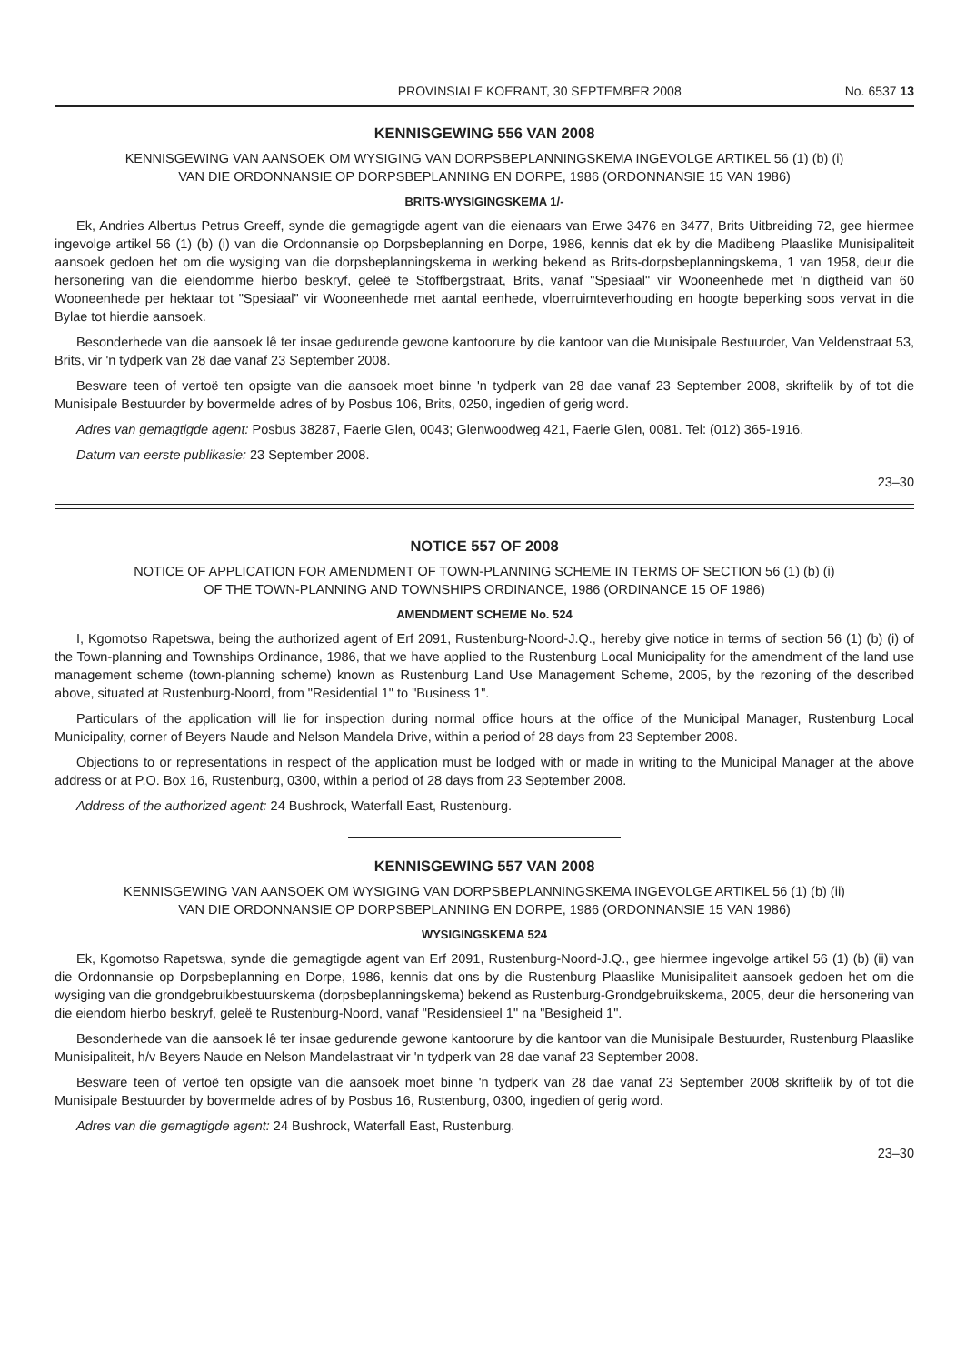PROVINSIALE KOERANT, 30 SEPTEMBER 2008 No. 6537 13
KENNISGEWING 556 VAN 2008
KENNISGEWING VAN AANSOEK OM WYSIGING VAN DORPSBEPLANNINGSKEMA INGEVOLGE ARTIKEL 56 (1) (b) (i)
VAN DIE ORDONNANSIE OP DORPSBEPLANNING EN DORPE, 1986 (ORDONNANSIE 15 VAN 1986)
BRITS-WYSIGINGSKEMA 1/-
Ek, Andries Albertus Petrus Greeff, synde die gemagtigde agent van die eienaars van Erwe 3476 en 3477, Brits Uitbreiding 72, gee hiermee ingevolge artikel 56 (1) (b) (i) van die Ordonnansie op Dorpsbeplanning en Dorpe, 1986, kennis dat ek by die Madibeng Plaaslike Munisipaliteit aansoek gedoen het om die wysiging van die dorpsbeplanningskema in werking bekend as Brits-dorpsbeplanningskema, 1 van 1958, deur die hersonering van die eiendomme hierbo beskryf, geleë te Stoffbergstraat, Brits, vanaf "Spesiaal" vir Wooneenhede met 'n digtheid van 60 Wooneenhede per hektaar tot "Spesiaal" vir Wooneenhede met aantal eenhede, vloerruimteverhouding en hoogte beperking soos vervat in die Bylae tot hierdie aansoek.
Besonderhede van die aansoek lê ter insae gedurende gewone kantoorure by die kantoor van die Munisipale Bestuurder, Van Veldenstraat 53, Brits, vir 'n tydperk van 28 dae vanaf 23 September 2008.
Besware teen of vertoë ten opsigte van die aansoek moet binne 'n tydperk van 28 dae vanaf 23 September 2008, skriftelik by of tot die Munisipale Bestuurder by bovermelde adres of by Posbus 106, Brits, 0250, ingedien of gerig word.
Adres van gemagtigde agent: Posbus 38287, Faerie Glen, 0043; Glenwoodweg 421, Faerie Glen, 0081. Tel: (012) 365-1916.
Datum van eerste publikasie: 23 September 2008.
23–30
NOTICE 557 OF 2008
NOTICE OF APPLICATION FOR AMENDMENT OF TOWN-PLANNING SCHEME IN TERMS OF SECTION 56 (1) (b) (i)
OF THE TOWN-PLANNING AND TOWNSHIPS ORDINANCE, 1986 (ORDINANCE 15 OF 1986)
AMENDMENT SCHEME No. 524
I, Kgomotso Rapetswa, being the authorized agent of Erf 2091, Rustenburg-Noord-J.Q., hereby give notice in terms of section 56 (1) (b) (i) of the Town-planning and Townships Ordinance, 1986, that we have applied to the Rustenburg Local Municipality for the amendment of the land use management scheme (town-planning scheme) known as Rustenburg Land Use Management Scheme, 2005, by the rezoning of the described above, situated at Rustenburg-Noord, from "Residential 1" to "Business 1".
Particulars of the application will lie for inspection during normal office hours at the office of the Municipal Manager, Rustenburg Local Municipality, corner of Beyers Naude and Nelson Mandela Drive, within a period of 28 days from 23 September 2008.
Objections to or representations in respect of the application must be lodged with or made in writing to the Municipal Manager at the above address or at P.O. Box 16, Rustenburg, 0300, within a period of 28 days from 23 September 2008.
Address of the authorized agent: 24 Bushrock, Waterfall East, Rustenburg.
KENNISGEWING 557 VAN 2008
KENNISGEWING VAN AANSOEK OM WYSIGING VAN DORPSBEPLANNINGSKEMA INGEVOLGE ARTIKEL 56 (1) (b) (ii)
VAN DIE ORDONNANSIE OP DORPSBEPLANNING EN DORPE, 1986 (ORDONNANSIE 15 VAN 1986)
WYSIGINGSKEMA 524
Ek, Kgomotso Rapetswa, synde die gemagtigde agent van Erf 2091, Rustenburg-Noord-J.Q., gee hiermee ingevolge artikel 56 (1) (b) (ii) van die Ordonnansie op Dorpsbeplanning en Dorpe, 1986, kennis dat ons by die Rustenburg Plaaslike Munisipaliteit aansoek gedoen het om die wysiging van die grondgebruikbestuurskema (dorpsbeplanningskema) bekend as Rustenburg-Grondgebruikskema, 2005, deur die hersonering van die eiendom hierbo beskryf, geleë te Rustenburg-Noord, vanaf "Residensieel 1" na "Besigheid 1".
Besonderhede van die aansoek lê ter insae gedurende gewone kantoorure by die kantoor van die Munisipale Bestuurder, Rustenburg Plaaslike Munisipaliteit, h/v Beyers Naude en Nelson Mandelastraat vir 'n tydperk van 28 dae vanaf 23 September 2008.
Besware teen of vertoë ten opsigte van die aansoek moet binne 'n tydperk van 28 dae vanaf 23 September 2008 skriftelik by of tot die Munisipale Bestuurder by bovermelde adres of by Posbus 16, Rustenburg, 0300, ingedien of gerig word.
Adres van die gemagtigde agent: 24 Bushrock, Waterfall East, Rustenburg.
23–30